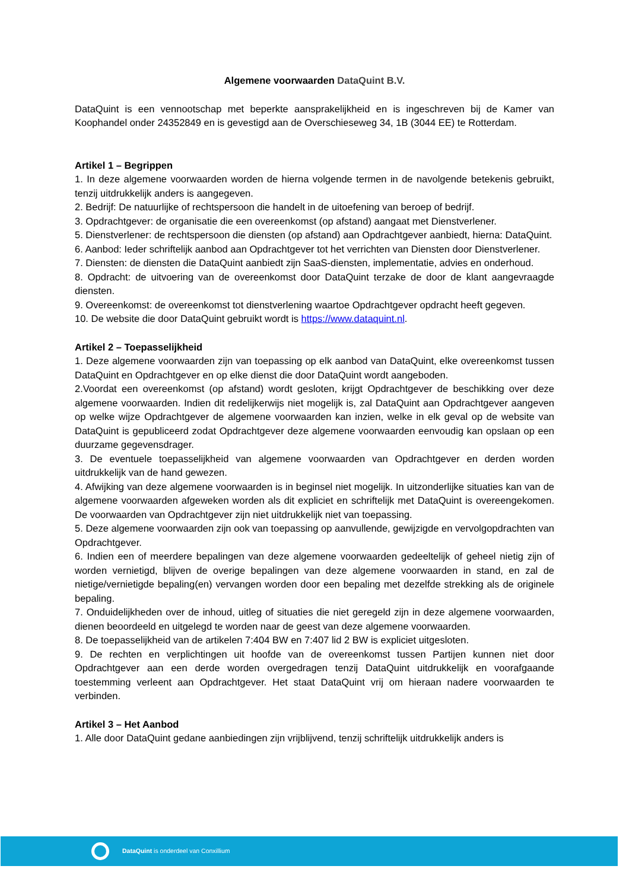Algemene voorwaarden DataQuint B.V.
DataQuint is een vennootschap met beperkte aansprakelijkheid en is ingeschreven bij de Kamer van Koophandel onder 24352849 en is gevestigd aan de Overschieseweg 34, 1B (3044 EE) te Rotterdam.
Artikel 1 – Begrippen
1. In deze algemene voorwaarden worden de hierna volgende termen in de navolgende betekenis gebruikt, tenzij uitdrukkelijk anders is aangegeven.
2. Bedrijf: De natuurlijke of rechtspersoon die handelt in de uitoefening van beroep of bedrijf.
3. Opdrachtgever: de organisatie die een overeenkomst (op afstand) aangaat met Dienstverlener.
5. Dienstverlener: de rechtspersoon die diensten (op afstand) aan Opdrachtgever aanbiedt, hierna: DataQuint.
6. Aanbod: Ieder schriftelijk aanbod aan Opdrachtgever tot het verrichten van Diensten door Dienstverlener.
7. Diensten: de diensten die DataQuint aanbiedt zijn SaaS-diensten, implementatie, advies en onderhoud.
8. Opdracht: de uitvoering van de overeenkomst door DataQuint terzake de door de klant aangevraagde diensten.
9. Overeenkomst: de overeenkomst tot dienstverlening waartoe Opdrachtgever opdracht heeft gegeven.
10. De website die door DataQuint gebruikt wordt is https://www.dataquint.nl.
Artikel 2 – Toepasselijkheid
1. Deze algemene voorwaarden zijn van toepassing op elk aanbod van DataQuint, elke overeenkomst tussen DataQuint en Opdrachtgever en op elke dienst die door DataQuint wordt aangeboden.
2.Voordat een overeenkomst (op afstand) wordt gesloten, krijgt Opdrachtgever de beschikking over deze algemene voorwaarden. Indien dit redelijkerwijs niet mogelijk is, zal DataQuint aan Opdrachtgever aangeven op welke wijze Opdrachtgever de algemene voorwaarden kan inzien, welke in elk geval op de website van DataQuint is gepubliceerd zodat Opdrachtgever deze algemene voorwaarden eenvoudig kan opslaan op een duurzame gegevensdrager.
3. De eventuele toepasselijkheid van algemene voorwaarden van Opdrachtgever en derden worden uitdrukkelijk van de hand gewezen.
4. Afwijking van deze algemene voorwaarden is in beginsel niet mogelijk. In uitzonderlijke situaties kan van de algemene voorwaarden afgeweken worden als dit expliciet en schriftelijk met DataQuint is overeengekomen. De voorwaarden van Opdrachtgever zijn niet uitdrukkelijk niet van toepassing.
5. Deze algemene voorwaarden zijn ook van toepassing op aanvullende, gewijzigde en vervolgopdrachten van Opdrachtgever.
6. Indien een of meerdere bepalingen van deze algemene voorwaarden gedeeltelijk of geheel nietig zijn of worden vernietigd, blijven de overige bepalingen van deze algemene voorwaarden in stand, en zal de nietige/vernietigde bepaling(en) vervangen worden door een bepaling met dezelfde strekking als de originele bepaling.
7. Onduidelijkheden over de inhoud, uitleg of situaties die niet geregeld zijn in deze algemene voorwaarden, dienen beoordeeld en uitgelegd te worden naar de geest van deze algemene voorwaarden.
8. De toepasselijkheid van de artikelen 7:404 BW en 7:407 lid 2 BW is expliciet uitgesloten.
9. De rechten en verplichtingen uit hoofde van de overeenkomst tussen Partijen kunnen niet door Opdrachtgever aan een derde worden overgedragen tenzij DataQuint uitdrukkelijk en voorafgaande toestemming verleent aan Opdrachtgever. Het staat DataQuint vrij om hieraan nadere voorwaarden te verbinden.
Artikel 3 – Het Aanbod
1. Alle door DataQuint gedane aanbiedingen zijn vrijblijvend, tenzij schriftelijk uitdrukkelijk anders is
DataQuint is onderdeel van Conxillium